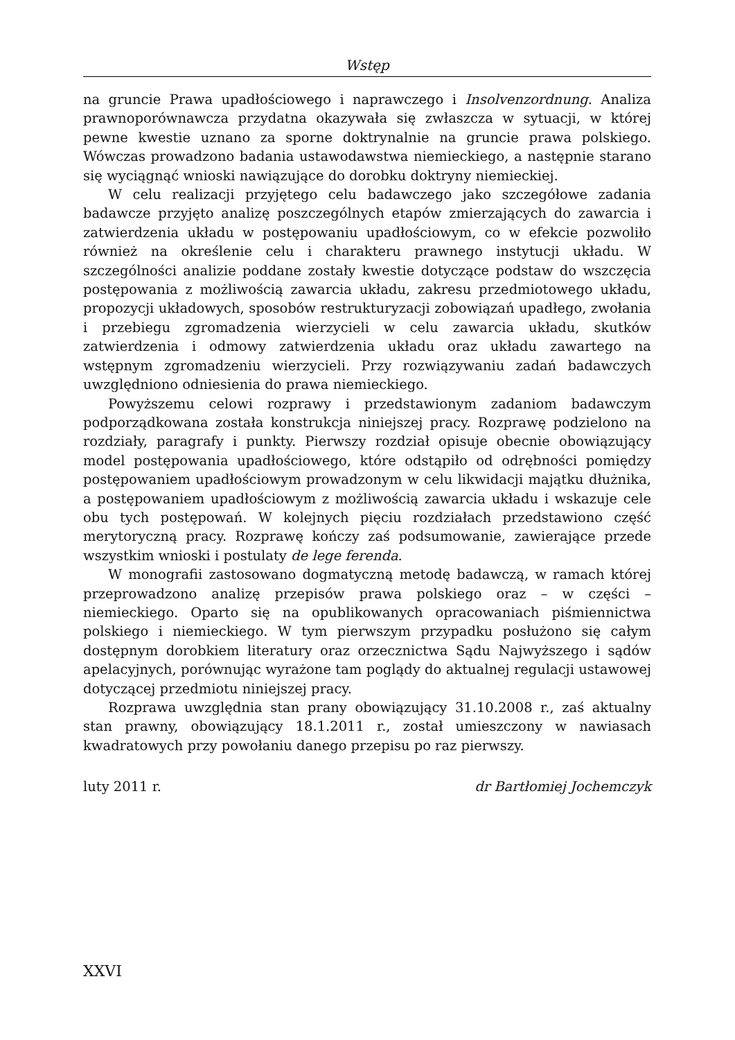Wstęp
na gruncie Prawa upadłościowego i naprawczego i Insolvenzordnung. Analiza prawnoporównawcza przydatna okazywała się zwłaszcza w sytuacji, w której pewne kwestie uznano za sporne doktrynalnie na gruncie prawa polskiego. Wówczas prowadzono badania ustawodawstwa niemieckiego, a następnie starano się wyciągnąć wnioski nawiązujące do dorobku doktryny niemieckiej.
W celu realizacji przyjętego celu badawczego jako szczegółowe zadania badawcze przyjęto analizę poszczególnych etapów zmierzających do zawarcia i zatwierdzenia układu w postępowaniu upadłościowym, co w efekcie pozwoliło również na określenie celu i charakteru prawnego instytucji układu. W szczególności analizie poddane zostały kwestie dotyczące podstaw do wszczęcia postępowania z możliwością zawarcia układu, zakresu przedmiotowego układu, propozycji układowych, sposobów restrukturyzacji zobowiązań upadłego, zwołania i przebiegu zgromadzenia wierzycieli w celu zawarcia układu, skutków zatwierdzenia i odmowy zatwierdzenia układu oraz układu zawartego na wstępnym zgromadzeniu wierzycieli. Przy rozwiązywaniu zadań badawczych uwzględniono odniesienia do prawa niemieckiego.
Powyższemu celowi rozprawy i przedstawionym zadaniom badawczym podporządkowana została konstrukcja niniejszej pracy. Rozprawę podzielono na rozdziały, paragrafy i punkty. Pierwszy rozdział opisuje obecnie obowiązujący model postępowania upadłościowego, które odstąpiło od odrębności pomiędzy postępowaniem upadłościowym prowadzonym w celu likwidacji majątku dłużnika, a postępowaniem upadłościowym z możliwością zawarcia układu i wskazuje cele obu tych postępowań. W kolejnych pięciu rozdziałach przedstawiono część merytoryczną pracy. Rozprawę kończy zaś podsumowanie, zawierające przede wszystkim wnioski i postulaty de lege ferenda.
W monografii zastosowano dogmatyczną metodę badawczą, w ramach której przeprowadzono analizę przepisów prawa polskiego oraz – w części – niemieckiego. Oparto się na opublikowanych opracowaniach piśmiennictwa polskiego i niemieckiego. W tym pierwszym przypadku posłużono się całym dostępnym dorobkiem literatury oraz orzecznictwa Sądu Najwyższego i sądów apelacyjnych, porównując wyrażone tam poglądy do aktualnej regulacji ustawowej dotyczącej przedmiotu niniejszej pracy.
Rozprawa uwzględnia stan prany obowiązujący 31.10.2008 r., zaś aktualny stan prawny, obowiązujący 18.1.2011 r., został umieszczony w nawiasach kwadratowych przy powołaniu danego przepisu po raz pierwszy.
luty 2011 r. dr Bartłomiej Jochemczyk
XXVI